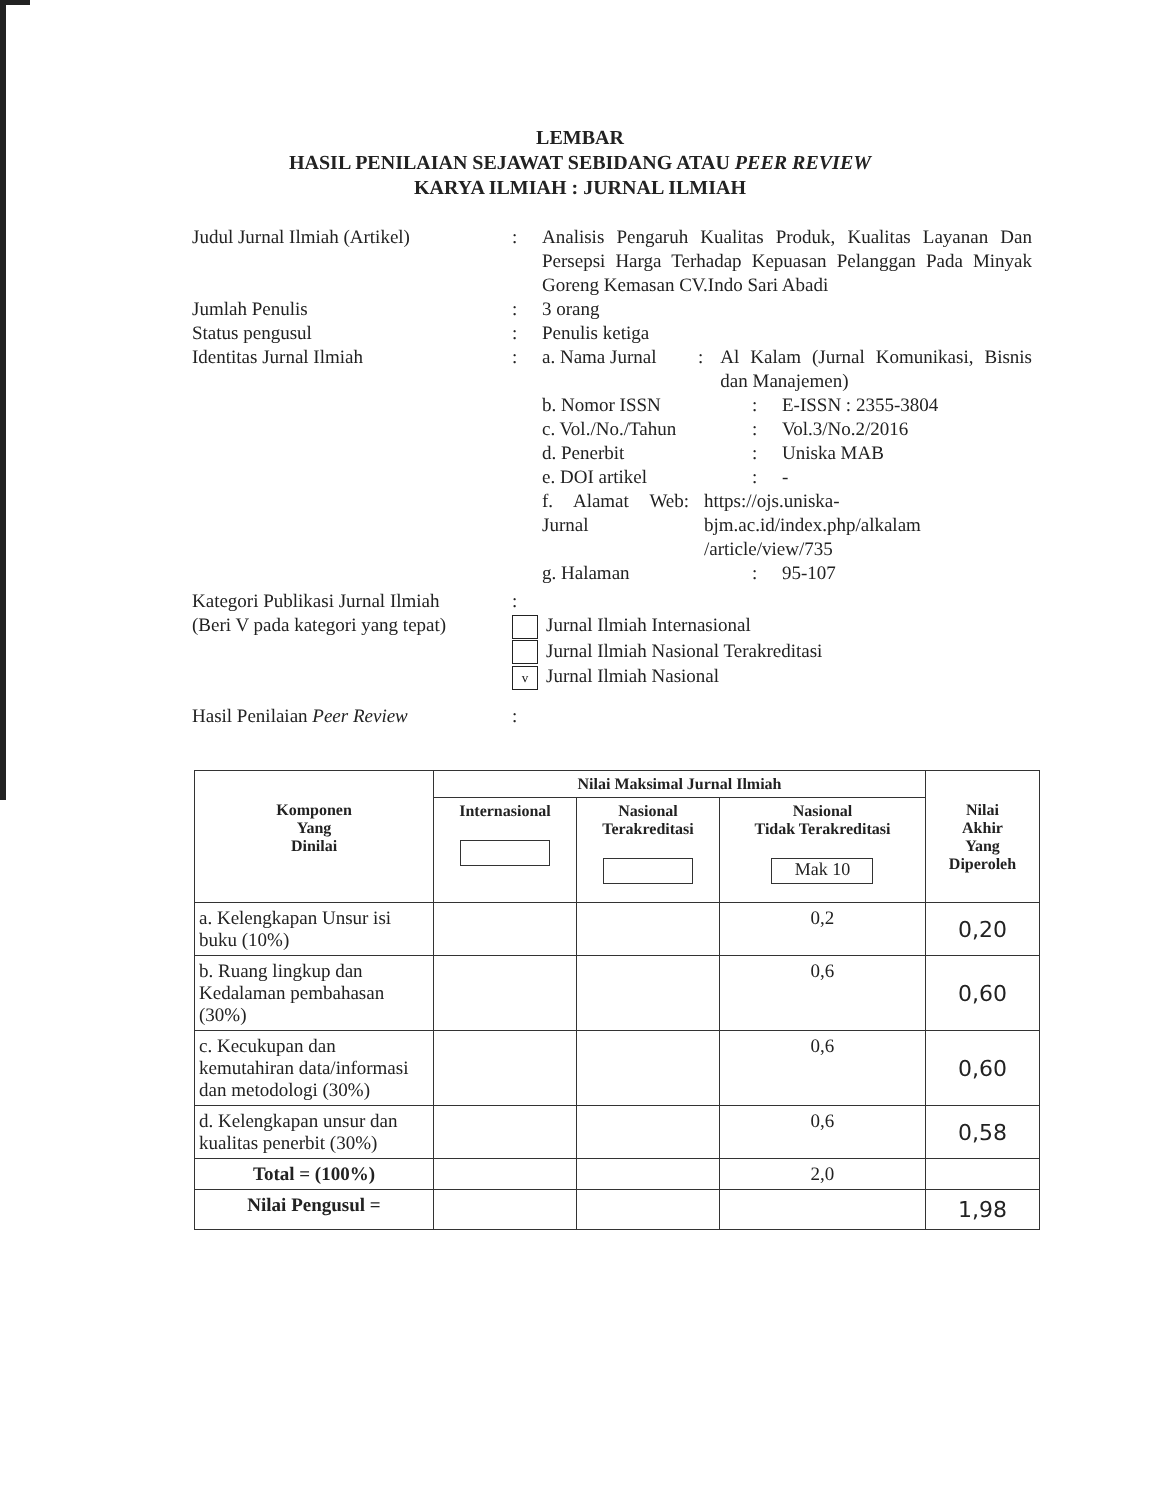LEMBAR
HASIL PENILAIAN SEJAWAT SEBIDANG ATAU PEER REVIEW
KARYA ILMIAH : JURNAL ILMIAH
Judul Jurnal Ilmiah (Artikel)
: Analisis Pengaruh Kualitas Produk, Kualitas Layanan Dan Persepsi Harga Terhadap Kepuasan Pelanggan Pada Minyak Goreng Kemasan CV.Indo Sari Abadi
Jumlah Penulis : 3 orang
Status pengusul : Penulis ketiga
Identitas Jurnal Ilmiah : a. Nama Jurnal : Al Kalam (Jurnal Komunikasi, Bisnis dan Manajemen)
b. Nomor ISSN : E-ISSN : 2355-3804
c. Vol./No./Tahun : Vol.3/No.2/2016
d. Penerbit : Uniska MAB
e. DOI artikel : -
f. Alamat Web Jurnal
: https://ojs.uniska-bjm.ac.id/index.php/alkalam /article/view/735
g. Halaman : 95-107
Kategori Publikasi Jurnal Ilmiah
(Beri V pada kategori yang tepat)
:
Jurnal Ilmiah Internasional
Jurnal Ilmiah Nasional Terakreditasi
v Jurnal Ilmiah Nasional
Hasil Penilaian Peer Review :
| Komponen Yang Dinilai | Nilai Maksimal Jurnal Ilmiah | | | Nilai Akhir Yang Diperoleh |
| --- | --- | --- | --- | --- |
| | Internasional | Nasional Terakreditasi | Nasional Tidak Terakreditasi Mak 10 | |
| a. Kelengkapan Unsur isi buku (10%) | | | 0,2 | 0,20 |
| b. Ruang lingkup dan Kedalaman pembahasan (30%) | | | 0,6 | 0,60 |
| c. Kecukupan dan kemutahiran data/informasi dan metodologi (30%) | | | 0,6 | 0,60 |
| d. Kelengkapan unsur dan kualitas penerbit (30%) | | | 0,6 | 0,58 |
| Total = (100%) | | | 2,0 | |
| Nilai Pengusul = | | | | 1,98 |